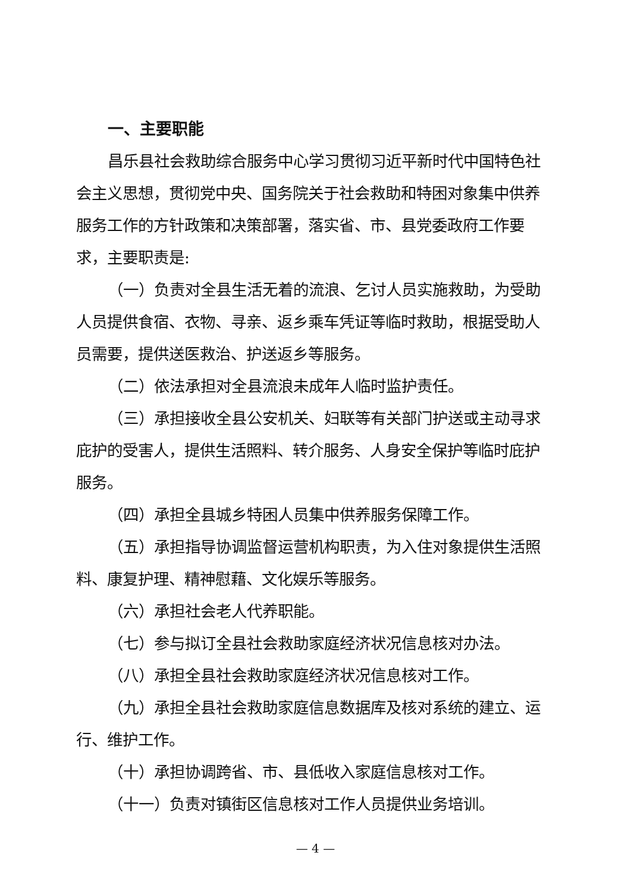一、主要职能
昌乐县社会救助综合服务中心学习贯彻习近平新时代中国特色社会主义思想，贯彻党中央、国务院关于社会救助和特困对象集中供养服务工作的方针政策和决策部署，落实省、市、县党委政府工作要求，主要职责是:
（一）负责对全县生活无着的流浪、乞讨人员实施救助，为受助人员提供食宿、衣物、寻亲、返乡乘车凭证等临时救助，根据受助人员需要，提供送医救治、护送返乡等服务。
（二）依法承担对全县流浪未成年人临时监护责任。
（三）承担接收全县公安机关、妇联等有关部门护送或主动寻求庇护的受害人，提供生活照料、转介服务、人身安全保护等临时庇护服务。
（四）承担全县城乡特困人员集中供养服务保障工作。
（五）承担指导协调监督运营机构职责，为入住对象提供生活照料、康复护理、精神慰藉、文化娱乐等服务。
（六）承担社会老人代养职能。
（七）参与拟订全县社会救助家庭经济状况信息核对办法。
（八）承担全县社会救助家庭经济状况信息核对工作。
（九）承担全县社会救助家庭信息数据库及核对系统的建立、运行、维护工作。
（十）承担协调跨省、市、县低收入家庭信息核对工作。
（十一）负责对镇街区信息核对工作人员提供业务培训。
— 4 —